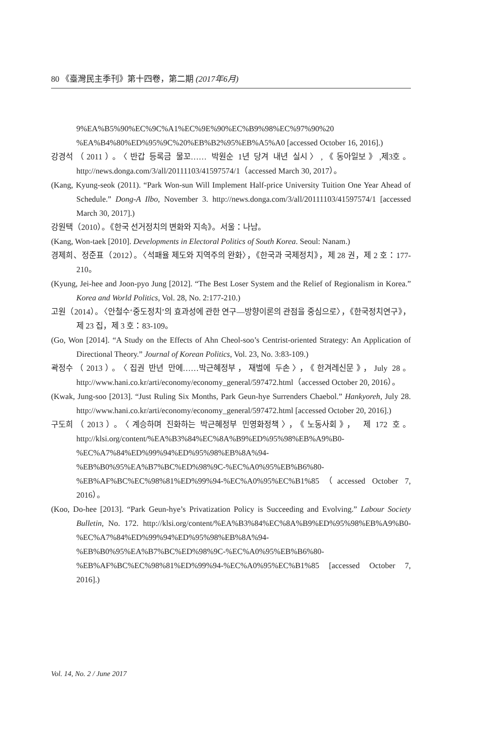80 《臺灣民主季刊》第十四卷，第二期 (2017年6月)
9%EA%B5%90%EC%9C%A1%EC%9E%90%EC%B9%98%EC%97%90%20 %EA%B4%80%ED%95%9C%20%EB%B2%95%EB%A5%A0 [accessed October 16, 2016].)
강경석（2011）。〈반갑 등록금 물꼬…… 박원순 1년 당겨 내년 실시〉,《동아일보》,제3호。http://news.donga.com/3/all/20111103/41597574/1（accessed March 30, 2017）。
(Kang, Kyung-seok (2011). “Park Won-sun Will Implement Half-price University Tuition One Year Ahead of Schedule.” Dong-A Ilbo, November 3. http://news.donga.com/3/all/20111103/41597574/1 [accessed March 30, 2017].)
강원택（2010）。《한국 선거정치의 변화와 지속》。서울：나남。
(Kang, Won-taek [2010]. Developments in Electoral Politics of South Korea. Seoul: Nanam.)
경제희、정준표（2012）。〈석패율 제도와 지역주의 완화〉，《한국과 국제정치》，제 28 권，제 2 호：177-210。
(Kyung, Jei-hee and Joon-pyo Jung [2012]. “The Best Loser System and the Relief of Regionalism in Korea.” Korea and World Politics, Vol. 28, No. 2:177-210.)
고원（2014）。〈안철수‘중도정치’의 효과성에 관한 연구—방향이론의 관점을 중심으로〉，《한국정치연구》，제 23 집，제 3 호：83-109。
(Go, Won [2014]. “A Study on the Effects of Ahn Cheol-soo’s Centrist-oriented Strategy: An Application of Directional Theory.” Journal of Korean Politics, Vol. 23, No. 3:83-109.)
곽정수（2013）。〈집권 반년 만에……박근혜정부，재벌에 두손〉，《한겨레신문》，July 28。http://www.hani.co.kr/arti/economy/economy_general/597472.html（accessed October 20, 2016）。
(Kwak, Jung-soo [2013]. “Just Ruling Six Months, Park Geun-hye Surrenders Chaebol.” Hankyoreh, July 28. http://www.hani.co.kr/arti/economy/economy_general/597472.html [accessed October 20, 2016].)
구도희（2013）。〈계승하며 진화하는 박근혜정부 민영화정책〉，《노동사회》， 제 172 호。http://klsi.org/content/%EA%B3%84%EC%8A%B9%ED%95%98%EB%A9%B0-%EC%A7%84%ED%99%94%ED%95%98%EB%8A%94-%EB%B0%95%EA%B7%BC%ED%98%9C-%EC%A0%95%EB%B6%80-%EB%AF%BC%EC%98%81%ED%99%94-%EC%A0%95%EC%B1%85（accessed October 7, 2016）。
(Koo, Do-hee [2013]. “Park Geun-hye’s Privatization Policy is Succeeding and Evolving.” Labour Society Bulletin, No. 172. http://klsi.org/content/%EA%B3%84%EC%8A%B9%ED%95%98%EB%A9%B0-%EC%A7%84%ED%99%94%ED%95%98%EB%8A%94-%EB%B0%95%EA%B7%BC%ED%98%9C-%EC%A0%95%EB%B6%80-%EB%AF%BC%EC%98%81%ED%99%94-%EC%A0%95%EC%B1%85 [accessed October 7, 2016].)
Vol. 14, No. 2 / June 2017